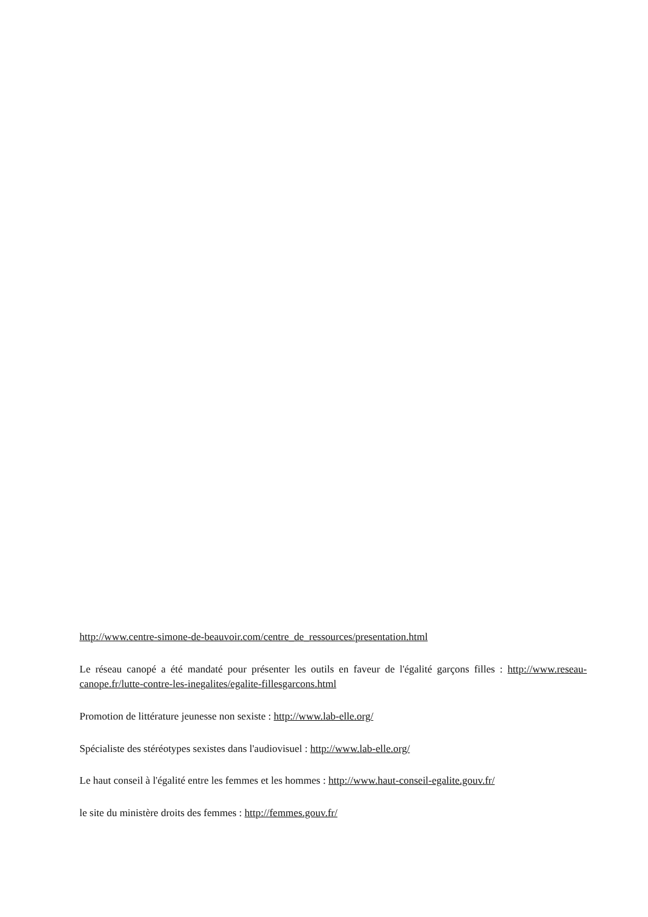http://www.centre-simone-de-beauvoir.com/centre_de_ressources/presentation.html
Le réseau canopé a été mandaté pour présenter les outils en faveur de l'égalité garçons filles : http://www.reseau-canope.fr/lutte-contre-les-inegalites/egalite-fillesgarcons.html
Promotion de littérature jeunesse non sexiste : http://www.lab-elle.org/
Spécialiste des stéréotypes sexistes dans l'audiovisuel : http://www.lab-elle.org/
Le haut conseil à l'égalité entre les femmes et les hommes : http://www.haut-conseil-egalite.gouv.fr/
le site du ministère droits des femmes : http://femmes.gouv.fr/